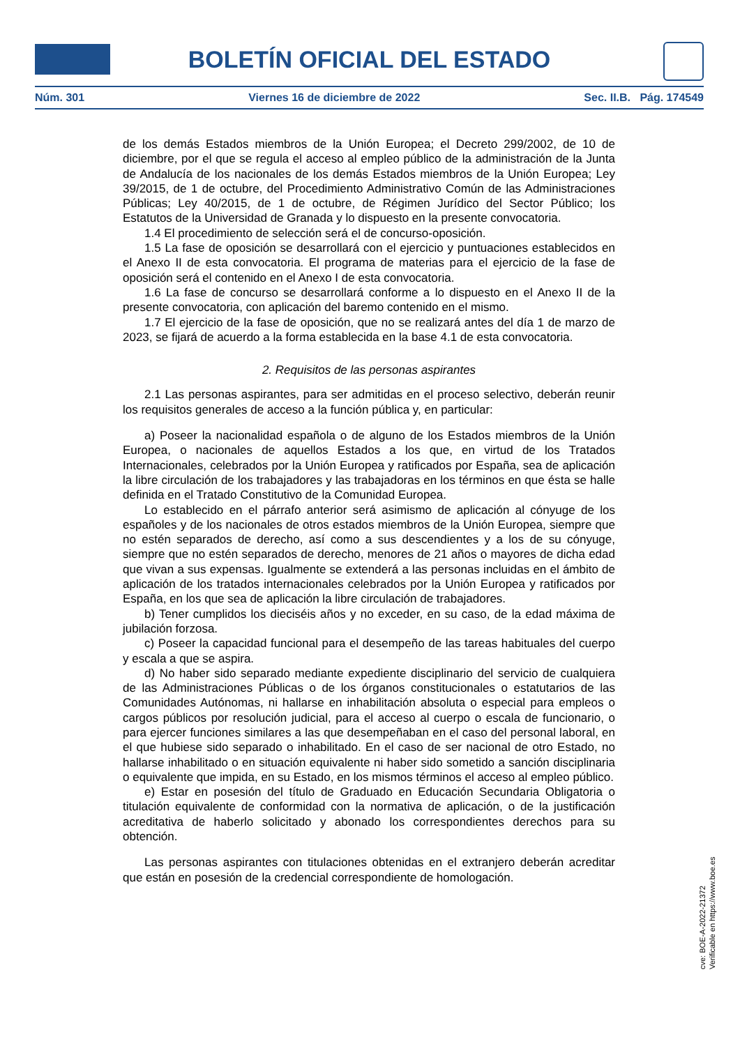BOLETÍN OFICIAL DEL ESTADO
Núm. 301 Viernes 16 de diciembre de 2022 Sec. II.B. Pág. 174549
de los demás Estados miembros de la Unión Europea; el Decreto 299/2002, de 10 de diciembre, por el que se regula el acceso al empleo público de la administración de la Junta de Andalucía de los nacionales de los demás Estados miembros de la Unión Europea; Ley 39/2015, de 1 de octubre, del Procedimiento Administrativo Común de las Administraciones Públicas; Ley 40/2015, de 1 de octubre, de Régimen Jurídico del Sector Público; los Estatutos de la Universidad de Granada y lo dispuesto en la presente convocatoria.
1.4 El procedimiento de selección será el de concurso-oposición.
1.5 La fase de oposición se desarrollará con el ejercicio y puntuaciones establecidos en el Anexo II de esta convocatoria. El programa de materias para el ejercicio de la fase de oposición será el contenido en el Anexo I de esta convocatoria.
1.6 La fase de concurso se desarrollará conforme a lo dispuesto en el Anexo II de la presente convocatoria, con aplicación del baremo contenido en el mismo.
1.7 El ejercicio de la fase de oposición, que no se realizará antes del día 1 de marzo de 2023, se fijará de acuerdo a la forma establecida en la base 4.1 de esta convocatoria.
2. Requisitos de las personas aspirantes
2.1 Las personas aspirantes, para ser admitidas en el proceso selectivo, deberán reunir los requisitos generales de acceso a la función pública y, en particular:
a) Poseer la nacionalidad española o de alguno de los Estados miembros de la Unión Europea, o nacionales de aquellos Estados a los que, en virtud de los Tratados Internacionales, celebrados por la Unión Europea y ratificados por España, sea de aplicación la libre circulación de los trabajadores y las trabajadoras en los términos en que ésta se halle definida en el Tratado Constitutivo de la Comunidad Europea.
Lo establecido en el párrafo anterior será asimismo de aplicación al cónyuge de los españoles y de los nacionales de otros estados miembros de la Unión Europea, siempre que no estén separados de derecho, así como a sus descendientes y a los de su cónyuge, siempre que no estén separados de derecho, menores de 21 años o mayores de dicha edad que vivan a sus expensas. Igualmente se extenderá a las personas incluidas en el ámbito de aplicación de los tratados internacionales celebrados por la Unión Europea y ratificados por España, en los que sea de aplicación la libre circulación de trabajadores.
b) Tener cumplidos los dieciséis años y no exceder, en su caso, de la edad máxima de jubilación forzosa.
c) Poseer la capacidad funcional para el desempeño de las tareas habituales del cuerpo y escala a que se aspira.
d) No haber sido separado mediante expediente disciplinario del servicio de cualquiera de las Administraciones Públicas o de los órganos constitucionales o estatutarios de las Comunidades Autónomas, ni hallarse en inhabilitación absoluta o especial para empleos o cargos públicos por resolución judicial, para el acceso al cuerpo o escala de funcionario, o para ejercer funciones similares a las que desempeñaban en el caso del personal laboral, en el que hubiese sido separado o inhabilitado. En el caso de ser nacional de otro Estado, no hallarse inhabilitado o en situación equivalente ni haber sido sometido a sanción disciplinaria o equivalente que impida, en su Estado, en los mismos términos el acceso al empleo público.
e) Estar en posesión del título de Graduado en Educación Secundaria Obligatoria o titulación equivalente de conformidad con la normativa de aplicación, o de la justificación acreditativa de haberlo solicitado y abonado los correspondientes derechos para su obtención.
Las personas aspirantes con titulaciones obtenidas en el extranjero deberán acreditar que están en posesión de la credencial correspondiente de homologación.
cve: BOE-A-2022-21372
Verificable en https://www.boe.es